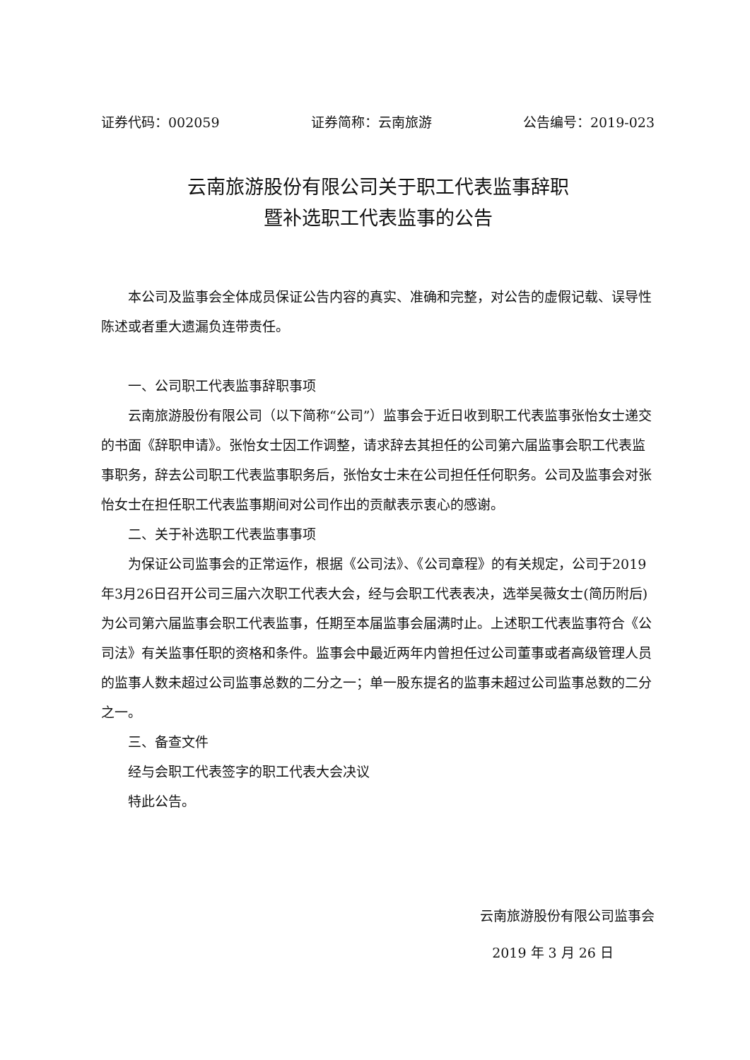证券代码：002059 证券简称：云南旅游 公告编号：2019-023
云南旅游股份有限公司关于职工代表监事辞职
暨补选职工代表监事的公告
本公司及监事会全体成员保证公告内容的真实、准确和完整，对公告的虚假记载、误导性陈述或者重大遗漏负连带责任。
一、公司职工代表监事辞职事项
云南旅游股份有限公司（以下简称“公司”）监事会于近日收到职工代表监事张怡女士递交的书面《辞职申请》。张怡女士因工作调整，请求辞去其担任的公司第六届监事会职工代表监事职务，辞去公司职工代表监事职务后，张怡女士未在公司担任任何职务。公司及监事会对张怡女士在担任职工代表监事期间对公司作出的贡献表示衷心的感谢。
二、关于补选职工代表监事事项
为保证公司监事会的正常运作，根据《公司法》、《公司章程》的有关规定，公司于2019年3月26日召开公司三届六次职工代表大会，经与会职工代表表决，选举吴薇女士(简历附后)为公司第六届监事会职工代表监事，任期至本届监事会届满时止。上述职工代表监事符合《公司法》有关监事任职的资格和条件。监事会中最近两年内曾担任过公司董事或者高级管理人员的监事人数未超过公司监事总数的二分之一；单一股东提名的监事未超过公司监事总数的二分之一。
三、备查文件
经与会职工代表签字的职工代表大会决议
特此公告。
云南旅游股份有限公司监事会
2019 年 3 月 26 日